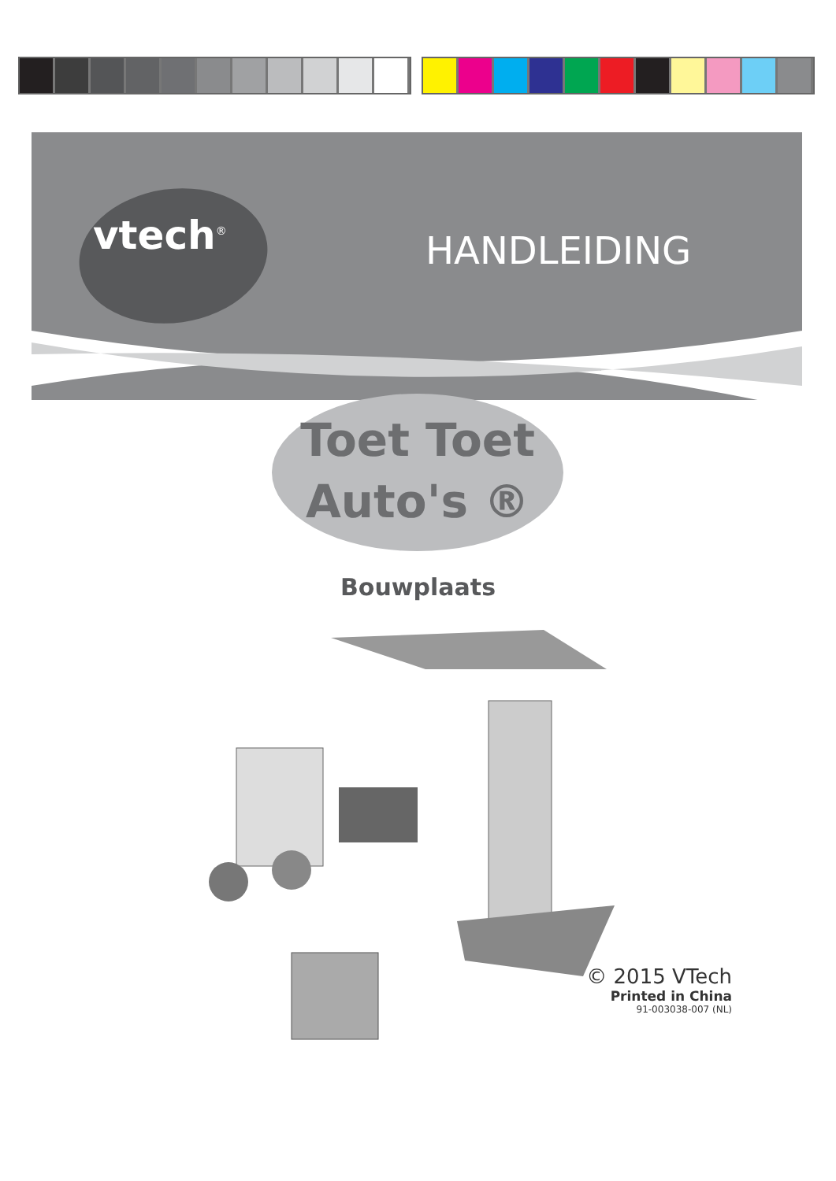vtech<sup>®</sup> HANDLEIDING
Toet Toet
Auto's ®
Bouwplaats
© 2015 VTech
Printed in China
91-003038-007 (NL)